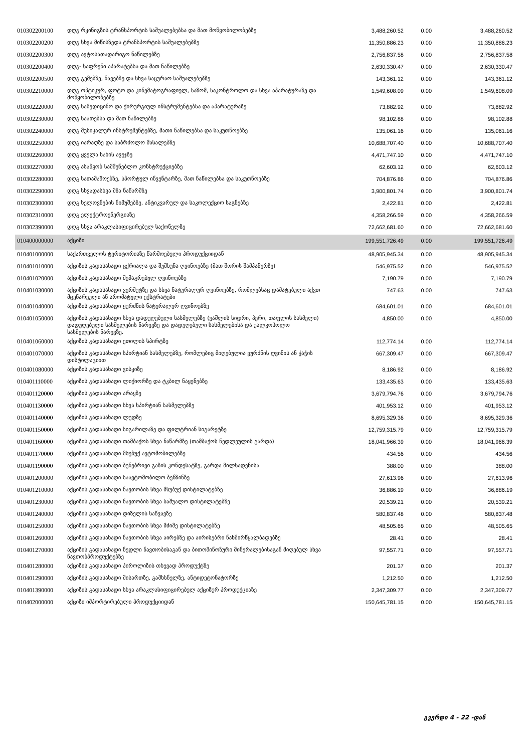| 010302200100 | დღგ რკინიგზის ტრანსპორტის საშუალებებსა და მათ მოწყობილობებზე | 3,488,260.52 | 0.00 | 3,488,260.52 |
| 010302200200 | დღგ სხვა მიწისზედა ტრანსპორტის საშუალებებზე | 11,350,886.23 | 0.00 | 11,350,886.23 |
| 010302200300 | დღგ ავტოსათადარიგო ნაწილებზე | 2,756,837.58 | 0.00 | 2,756,837.58 |
| 010302200400 | დღგ- საფრენი აპარატებსა და მათ ნაწილებზე | 2,630,330.47 | 0.00 | 2,630,330.47 |
| 010302200500 | დღგ გემებზე, ნავებზე და სხვა საცურაო საშუალებებზე | 143,361.12 | 0.00 | 143,361.12 |
| 010302210000 | დღგ ოპტიკურ, ფოტო და კინემატოგრაფიულ, საზომ, საკონტროლო და სხვა აპარატურაზე და მოწყობილობებზე | 1,549,608.09 | 0.00 | 1,549,608.09 |
| 010302220000 | დღგ სამედიცინო და ქირურგიულ ინსტრუმენტებსა და აპარატურაზე | 73,882.92 | 0.00 | 73,882.92 |
| 010302230000 | დღგ საათებსა და მათ ნაწილებზე | 98,102.88 | 0.00 | 98,102.88 |
| 010302240000 | დღგ მუსიკალურ ინსტრუმენტებზე, მათი ნაწილებსა და საკუთნოებზე | 135,061.16 | 0.00 | 135,061.16 |
| 010302250000 | დღგ იარაღზე და საბრძოლო მასალებზე | 10,688,707.40 | 0.00 | 10,688,707.40 |
| 010302260000 | დღგ ყველა სახის ავეჯზე | 4,471,747.10 | 0.00 | 4,471,747.10 |
| 010302270000 | დღგ ასაწყობ სამშენებლო კონსტრუქციებზე | 62,603.12 | 0.00 | 62,603.12 |
| 010302280000 | დღგ სათამაშოებზე, სპორტულ ინვენტარზე, მათ ნაწილებსა და საკუთნოებზე | 704,876.86 | 0.00 | 704,876.86 |
| 010302290000 | დღგ სხვადასხვა მზა ნაწარმზე | 3,900,801.74 | 0.00 | 3,900,801.74 |
| 010302300000 | დღგ ხელოვნების ნიმუშებზე, ანტიკვარულ და საკოლექციო საგნებზე | 2,422.81 | 0.00 | 2,422.81 |
| 010302310000 | დღგ ელექტროენერგიაზე | 4,358,266.59 | 0.00 | 4,358,266.59 |
| 010302390000 | დღგ სხვა არაკლასიფიცირებულ საქონელზე | 72,662,681.60 | 0.00 | 72,662,681.60 |
| 010400000000 | აქციზი | 199,551,726.49 | 0.00 | 199,551,726.49 |
| 010401000000 | საქართველოს ტერიტორიაზე წარმოებული პროდუქციიდან | 48,905,945.34 | 0.00 | 48,905,945.34 |
| 010401010000 | აქციზის გადასახადი ცქრიალა და შუშხუნა ღვინოებზე (მათ შორის შამპანურზე) | 546,975.52 | 0.00 | 546,975.52 |
| 010401020000 | აქციზის გადასახადი შემაგრებულ ღვინოებზე | 7,190.79 | 0.00 | 7,190.79 |
| 010401030000 | აქციზის გადასახადი ვერმუტზე და სხვა ნატურალურ ღვინოებზე, რომლებსაც დამატებული აქვთ მცენარეული ან არომატული ექსტრატები | 747.63 | 0.00 | 747.63 |
| 010401040000 | აქციზის გადასახადი ყურძნის ნატურალურ ღვინოებზე | 684,601.01 | 0.00 | 684,601.01 |
| 010401050000 | აქციზის გადასახადი სხვა დადუღებული სასმელებზე (ვაშლის სიდრი, პერი, თაფლის სასმელი) დადუღებული სასმელების ნარევზე და დადუღებული სასმელებისა და უალკოჰოლო სასმელების ნარევზე. | 4,850.00 | 0.00 | 4,850.00 |
| 010401060000 | აქციზის გადასახადი ეთილის სპირტზე | 112,774.14 | 0.00 | 112,774.14 |
| 010401070000 | აქციზის გადასახადი სპირტიან სასმელებზე, რომლებიც მიღებულია ყურძნის ღვინის ან ჭაჭის დისტილაციით | 667,309.47 | 0.00 | 667,309.47 |
| 010401080000 | აქციზის გადასახადი ვისკიზე | 8,186.92 | 0.00 | 8,186.92 |
| 010401110000 | აქციზის გადასახადი ლიქიორზე და ტკბილ ნაყენებზე | 133,435.63 | 0.00 | 133,435.63 |
| 010401120000 | აქციზის გადასახადი არაყზე | 3,679,794.76 | 0.00 | 3,679,794.76 |
| 010401130000 | აქციზის გადასახადი სხვა სპირტიან სასმელებზე | 401,953.12 | 0.00 | 401,953.12 |
| 010401140000 | აქციზის გადასახადი ლუდზე | 8,695,329.36 | 0.00 | 8,695,329.36 |
| 010401150000 | აქციზის გადასახადი სიგარილაზე და ფილტრიან სიგარეტზე | 12,759,315.79 | 0.00 | 12,759,315.79 |
| 010401160000 | აქციზის გადასახადი თამბაქოს სხვა ნაწარმზე (თამბაქოს ნედლეულის გარდა) | 18,041,966.39 | 0.00 | 18,041,966.39 |
| 010401170000 | აქციზის გადასახადი მსუბუქ ავტომობილებზე | 434.56 | 0.00 | 434.56 |
| 010401190000 | აქციზის გადასახადი ბუნებრივი გაზის კონდესატზე, გარდა მილსადენისა | 388.00 | 0.00 | 388.00 |
| 010401200000 | აქციზის გადასახადი საავტომობილო ბენზინზე | 27,613.96 | 0.00 | 27,613.96 |
| 010401210000 | აქციზის გადასახადი ნავთობის სხვა მსუბუქ დისტილატებზე | 36,886.19 | 0.00 | 36,886.19 |
| 010401230000 | აქციზის გადასახადი ნავთობის სხვა საშუალო დისტილატებზე | 20,539.21 | 0.00 | 20,539.21 |
| 010401240000 | აქციზის გადასახადი დიზელის საწვავზე | 580,837.48 | 0.00 | 580,837.48 |
| 010401250000 | აქციზის გადასახადი ნავთობის სხვა მძიმე დისტილატებზე | 48,505.65 | 0.00 | 48,505.65 |
| 010401260000 | აქციზის გადასახადი ნავთობის სხვა აირებზე და აირისებრი ნახშირწყალბადებზე | 28.41 | 0.00 | 28.41 |
| 010401270000 | აქციზის გადასახადი ნედლი ნავთობისაგან და ბითომინოზური მინერალებისაგან მიღებულ სხვა ნავთობპროდუქტებზე | 97,557.71 | 0.00 | 97,557.71 |
| 010401280000 | აქციზის გადასახადი პიროლიზის თხევად პროდუქტზე | 201.37 | 0.00 | 201.37 |
| 010401290000 | აქციზის გადასახადი მისართზე, გამხსნელზე, ანტიდეტონატორზე | 1,212.50 | 0.00 | 1,212.50 |
| 010401390000 | აქციზის გადასახადი სხვა არაკლასიფიცირებულ აქციზურ პროდუქციაზე | 2,347,309.77 | 0.00 | 2,347,309.77 |
| 010402000000 | აქციზი იმპორტირებული პროდუქციიდან | 150,645,781.15 | 0.00 | 150,645,781.15 |
გვერდი 4 - 22 -დან